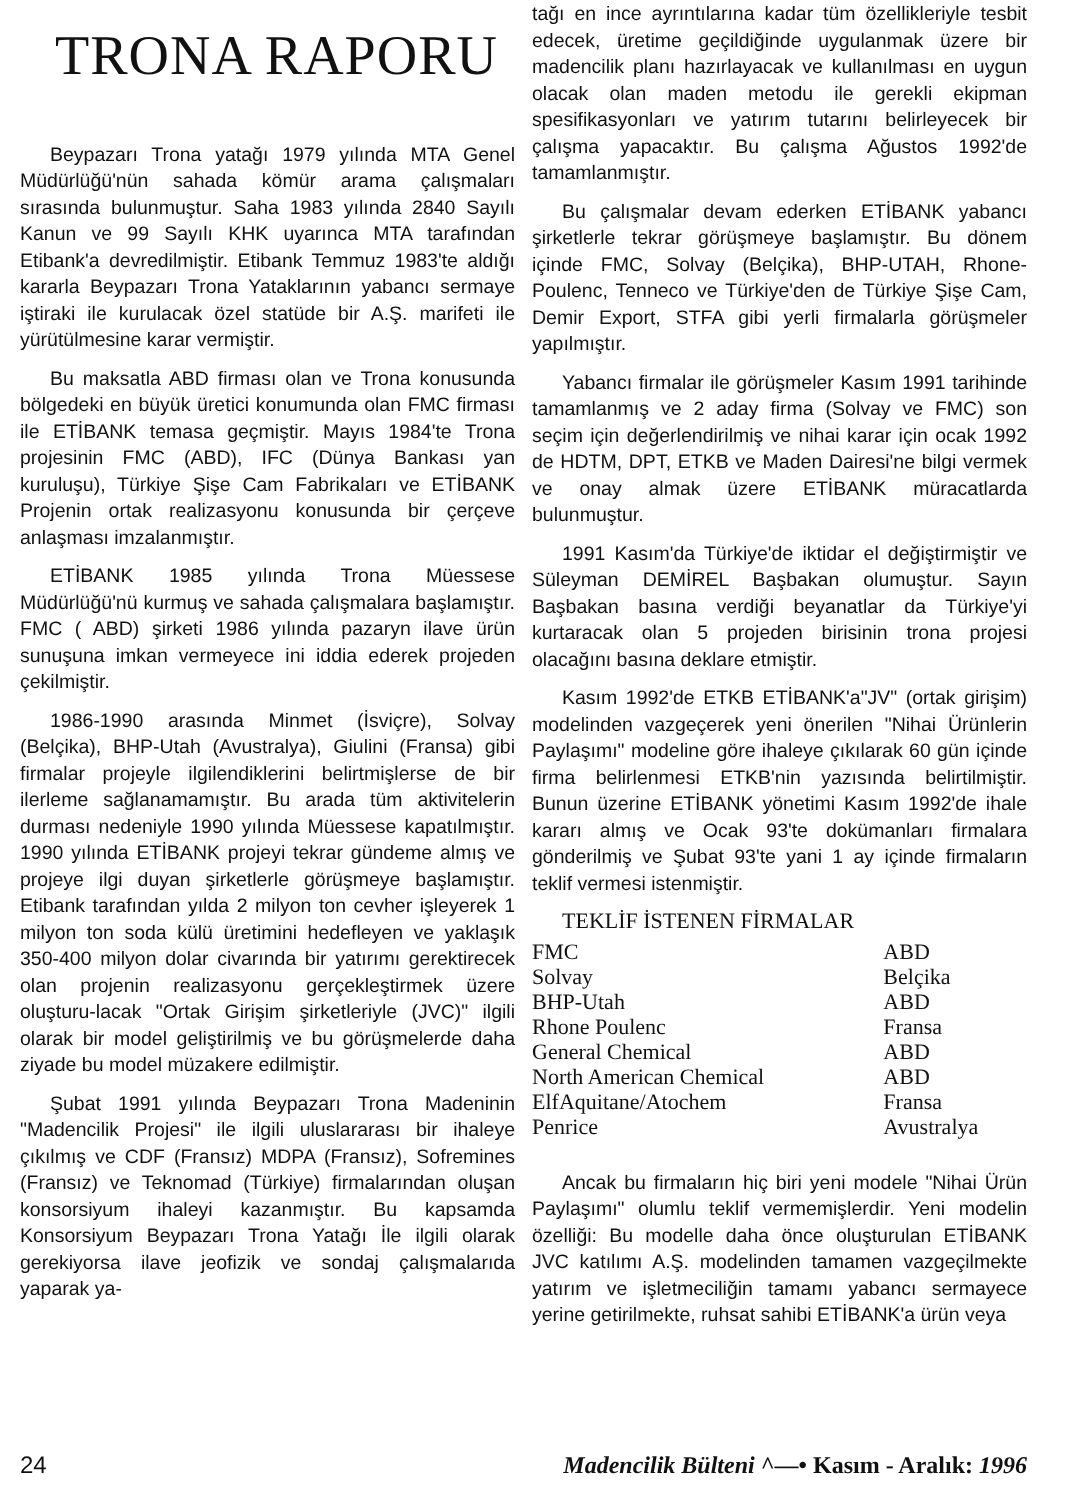TRONA RAPORU
Beypazarı Trona yatağı 1979 yılında MTA Genel Müdürlüğü'nün sahada kömür arama çalışmaları sırasında bulunmuştur. Saha 1983 yılında 2840 Sayılı Kanun ve 99 Sayılı KHK uyarınca MTA tarafından Etibank'a devredilmiştir. Etibank Temmuz 1983'te aldığı kararla Beypazarı Trona Yataklarının yabancı sermaye iştiraki ile kurulacak özel statüde bir A.Ş. marifeti ile yürütülmesine karar vermiştir.
Bu maksatla ABD firması olan ve Trona konusunda bölgedeki en büyük üretici konumunda olan FMC firması ile ETİBANK temasa geçmiştir. Mayıs 1984'te Trona projesinin FMC (ABD), IFC (Dünya Bankası yan kuruluşu), Türkiye Şişe Cam Fabrikaları ve ETİBANK Projenin ortak realizasyonu konusunda bir çerçeve anlaşması imzalanmıştır.
ETİBANK 1985 yılında Trona Müessese Müdürlüğü'nü kurmuş ve sahada çalışmalara başlamıştır. FMC ( ABD) şirketi 1986 yılında pazaryn ilave ürün sunuşuna imkan vermeyece ini iddia ederek projeden çekilmiştir.
1986-1990 arasında Minmet (İsviçre), Solvay (Belçika), BHP-Utah (Avustralya), Giulini (Fransa) gibi firmalar projeyle ilgilendiklerini belirtmişlerse de bir ilerleme sağlanamamıştır. Bu arada tüm aktivitelerin durması nedeniyle 1990 yılında Müessese kapatılmıştır. 1990 yılında ETİBANK projeyi tekrar gündeme almış ve projeye ilgi duyan şirketlerle görüşmeye başlamıştır. Etibank tarafından yılda 2 milyon ton cevher işleyerek 1 milyon ton soda külü üretimini hedefleyen ve yaklaşık 350-400 milyon dolar civarında bir yatırımı gerektirecek olan projenin realizasyonu gerçekleştirmek üzere oluşturu-lacak "Ortak Girişim şirketleriyle (JVC)" ilgili olarak bir model geliştirilmiş ve bu görüşmelerde daha ziyade bu model müzakere edilmiştir.
Şubat 1991 yılında Beypazarı Trona Madeninin "Madencilik Projesi" ile ilgili uluslararası bir ihaleye çıkılmış ve CDF (Fransız) MDPA (Fransız), Sofremines (Fransız) ve Teknomad (Türkiye) firmalarından oluşan konsorsiyum ihaleyi kazanmıştır. Bu kapsamda Konsorsiyum Beypazarı Trona Yatağı İle ilgili olarak gerekiyorsa ilave jeofizik ve sondaj çalışmalarıda yaparak ya-
tağı en ince ayrıntılarına kadar tüm özellikleriyle tesbit edecek, üretime geçildiğinde uygulanmak üzere bir madencilik planı hazırlayacak ve kullanılması en uygun olacak olan maden metodu ile gerekli ekipman spesifikasyonları ve yatırım tutarını belirleyecek bir çalışma yapacaktır. Bu çalışma Ağustos 1992'de tamamlanmıştır.
Bu çalışmalar devam ederken ETİBANK yabancı şirketlerle tekrar görüşmeye başlamıştır. Bu dönem içinde FMC, Solvay (Belçika), BHP-UTAH, Rhone-Poulenc, Tenneco ve Türkiye'den de Türkiye Şişe Cam, Demir Export, STFA gibi yerli firmalarla görüşmeler yapılmıştır.
Yabancı firmalar ile görüşmeler Kasım 1991 tarihinde tamamlanmış ve 2 aday firma (Solvay ve FMC) son seçim için değerlendirilmiş ve nihai karar için ocak 1992 de HDTM, DPT, ETKB ve Maden Dairesi'ne bilgi vermek ve onay almak üzere ETİBANK müracatlarda bulunmuştur.
1991 Kasım'da Türkiye'de iktidar el değiştirmiştir ve Süleyman DEMİREL Başbakan olumuştur. Sayın Başbakan basına verdiği beyanatlar da Türkiye'yi kurtaracak olan 5 projeden birisinin trona projesi olacağını basına deklare etmiştir.
Kasım 1992'de ETKB ETİBANK'a"JV" (ortak girişim) modelinden vazgeçerek yeni önerilen "Nihai Ürünlerin Paylaşımı" modeline göre ihaleye çıkılarak 60 gün içinde firma belirlenmesi ETKB'nin yazısında belirtilmiştir. Bunun üzerine ETİBANK yönetimi Kasım 1992'de ihale kararı almış ve Ocak 93'te dokümanları firmalara gönderilmiş ve Şubat 93'te yani 1 ay içinde firmaların teklif vermesi istenmiştir.
TEKLİF İSTENEN FİRMALAR
| FMC | ABD |
| Solvay | Belçika |
| BHP-Utah | ABD |
| Rhone Poulenc | Fransa |
| General Chemical | ABD |
| North American Chemical | ABD |
| ElfAquitane/Atochem | Fransa |
| Penrice | Avustralya |
Ancak bu firmaların hiç biri yeni modele "Nihai Ürün Paylaşımı" olumlu teklif vermemişlerdir. Yeni modelin özelliği: Bu modelle daha önce oluşturulan ETİBANK JVC katılımı A.Ş. modelinden tamamen vazgeçilmekte yatırım ve işletmeciliğin tamamı yabancı sermayece yerine getirilmekte, ruhsat sahibi ETİBANK'a ürün veya
24 Madencilik Bülteni ^—• Kasım - Aralık: 1996